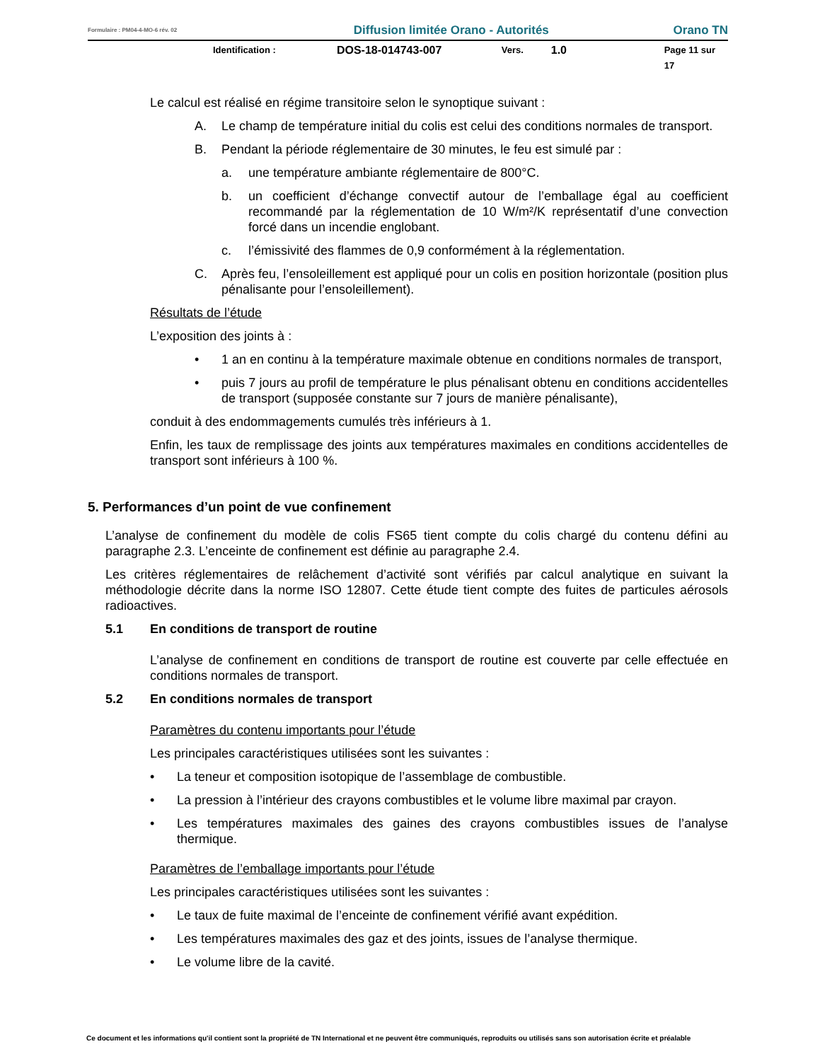Formulaire : PM04-4-MO-6 rév. 02 Diffusion limitée Orano - Autorités Orano TN
Identification : DOS-18-014743-007 Vers. 1.0 Page 11 sur 17
Le calcul est réalisé en régime transitoire selon le synoptique suivant :
A. Le champ de température initial du colis est celui des conditions normales de transport.
B. Pendant la période réglementaire de 30 minutes, le feu est simulé par :
a. une température ambiante réglementaire de 800°C.
b. un coefficient d’échange convectif autour de l’emballage égal au coefficient recommandé par la réglementation de 10 W/m²/K représentatif d’une convection forcé dans un incendie englobant.
c. l’émissivité des flammes de 0,9 conformément à la réglementation.
C. Après feu, l’ensoleillement est appliqué pour un colis en position horizontale (position plus pénalisante pour l’ensoleillement).
Résultats de l’étude
L’exposition des joints à :
• 1 an en continu à la température maximale obtenue en conditions normales de transport,
• puis 7 jours au profil de température le plus pénalisant obtenu en conditions accidentelles de transport (supposée constante sur 7 jours de manière pénalisante),
conduit à des endommagements cumulés très inférieurs à 1.
Enfin, les taux de remplissage des joints aux températures maximales en conditions accidentelles de transport sont inférieurs à 100 %.
5. Performances d’un point de vue confinement
L’analyse de confinement du modèle de colis FS65 tient compte du colis chargé du contenu défini au paragraphe 2.3. L’enceinte de confinement est définie au paragraphe 2.4.
Les critères réglementaires de relâchement d’activité sont vérifiés par calcul analytique en suivant la méthodologie décrite dans la norme ISO 12807. Cette étude tient compte des fuites de particules aérosols radioactives.
5.1 En conditions de transport de routine
L’analyse de confinement en conditions de transport de routine est couverte par celle effectuée en conditions normales de transport.
5.2 En conditions normales de transport
Paramètres du contenu importants pour l’étude
Les principales caractéristiques utilisées sont les suivantes :
• La teneur et composition isotopique de l’assemblage de combustible.
• La pression à l’intérieur des crayons combustibles et le volume libre maximal par crayon.
• Les températures maximales des gaines des crayons combustibles issues de l’analyse thermique.
Paramètres de l’emballage importants pour l’étude
Les principales caractéristiques utilisées sont les suivantes :
• Le taux de fuite maximal de l’enceinte de confinement vérifié avant expédition.
• Les températures maximales des gaz et des joints, issues de l’analyse thermique.
• Le volume libre de la cavité.
Ce document et les informations qu'il contient sont la propriété de TN International et ne peuvent être communiqués, reproduits ou utilisés sans son autorisation écrite et préalable